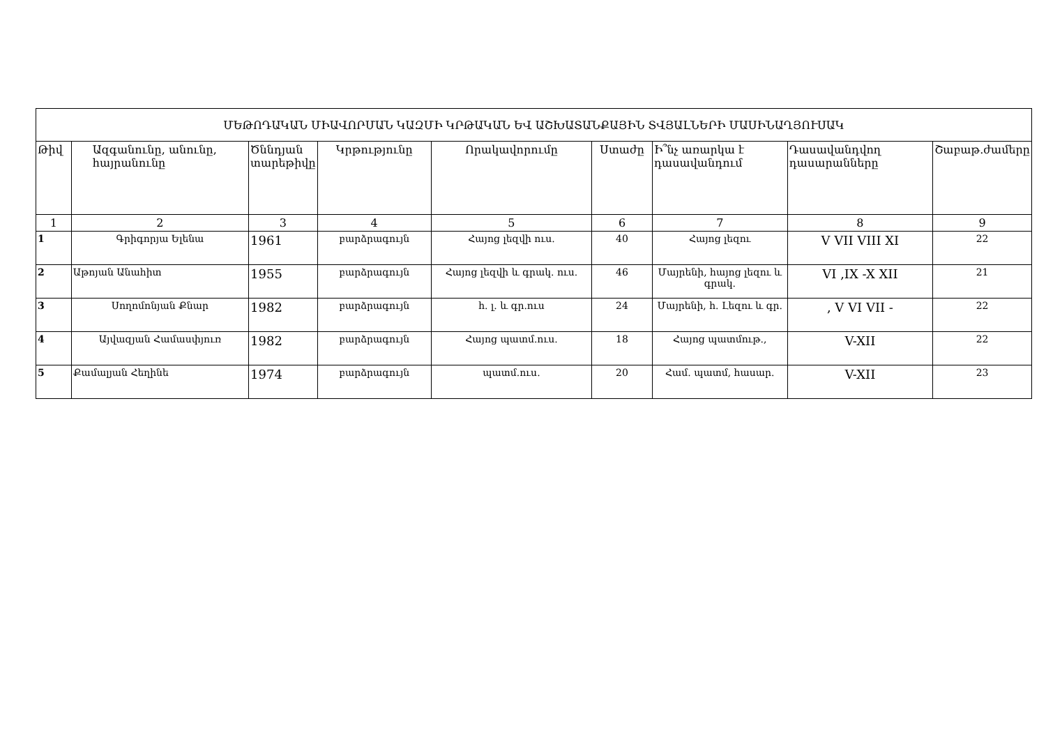| ՄԵԹՈԴԱԿԱՆ ՄԻԱՎՈՐՄԱՆ ԿԱԶՄԻ ԿՐԹԱԿԱՆ ԵՎ ԱՇԽԱՏԱՆՔԱՅԻՆ ՏՎՅԱԼՆԵՐԻ ՄԱՍԻՆԱՂՅՈՒՍԱԿ | | | | | | | | |
| Թիվ | Ազգանունը, անունը, հայրանունը | Ծննդյան տարեթիվը | Կրթությունը | Որակավորումը | Ստաժը | Ի՞նչ առարկա է դասավանդում | Դասավանդվող դասարանները | Շաբաթ.ժամերը |
| 1 | 2 | 3 | 4 | 5 | 6 | 7 | 8 | 9 |
| 1 | Գրիգորյա Ելենա | 1961 | բարձրագույն | Հայոց լեզվի ուս. | 40 | Հայոց լեզու | V VII VIII XI | 22 |
| 2 | Աթոյան Անահիտ | 1955 | բարձրագույն | Հայոց լեզվի և գրակ. ուս. | 46 | Մայրենի, հայոց լեզու և գրակ. | VI ,IX -X XII | 21 |
| 3 | Սողոմոնյան Քնար | 1982 | բարձրագույն | հ. լ. և գր.ուս | 24 | Մայրենի, հ. Լեզու և գր. | , V VI VII - | 22 |
| 4 | Այվազյան Համասփյուռ | 1982 | բարձրագույն | Հայոց պատմ.ուս. | 18 | Հայոց պատմութ., | V-XII | 22 |
| 5 | Քամալյան Հեղինե | 1974 | բարձրագույն | պատմ.ուս. | 20 | Համ. պատմ, հասար. | V-XII | 23 |